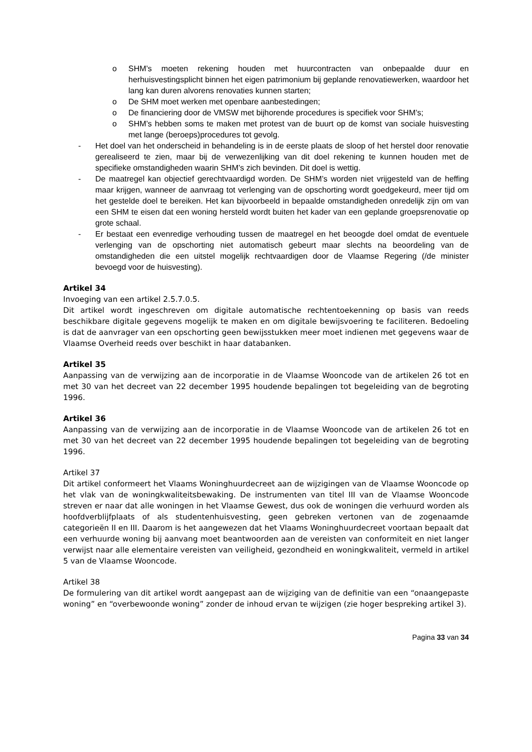o SHM’s moeten rekening houden met huurcontracten van onbepaalde duur en herhuisvestingsplicht binnen het eigen patrimonium bij geplande renovatiewerken, waardoor het lang kan duren alvorens renovaties kunnen starten;
o De SHM moet werken met openbare aanbestedingen;
o De financiering door de VMSW met bijhorende procedures is specifiek voor SHM’s;
o SHM’s hebben soms te maken met protest van de buurt op de komst van sociale huisvesting met lange (beroeps)procedures tot gevolg.
- Het doel van het onderscheid in behandeling is in de eerste plaats de sloop of het herstel door renovatie gerealiseerd te zien, maar bij de verwezenlijking van dit doel rekening te kunnen houden met de specifieke omstandigheden waarin SHM’s zich bevinden. Dit doel is wettig.
- De maatregel kan objectief gerechtvaardigd worden. De SHM’s worden niet vrijgesteld van de heffing maar krijgen, wanneer de aanvraag tot verlenging van de opschorting wordt goedgekeurd, meer tijd om het gestelde doel te bereiken. Het kan bijvoorbeeld in bepaalde omstandigheden onredelijk zijn om van een SHM te eisen dat een woning hersteld wordt buiten het kader van een geplande groepsrenovatie op grote schaal.
- Er bestaat een evenredige verhouding tussen de maatregel en het beoogde doel omdat de eventuele verlenging van de opschorting niet automatisch gebeurt maar slechts na beoordeling van de omstandigheden die een uitstel mogelijk rechtvaardigen door de Vlaamse Regering (/de minister bevoegd voor de huisvesting).
Artikel 34
Invoeging van een artikel 2.5.7.0.5.
Dit artikel wordt ingeschreven om digitale automatische rechtentoekenning op basis van reeds beschikbare digitale gegevens mogelijk te maken en om digitale bewijsvoering te faciliteren. Bedoeling is dat de aanvrager van een opschorting geen bewijsstukken meer moet indienen met gegevens waar de Vlaamse Overheid reeds over beschikt in haar databanken.
Artikel 35
Aanpassing van de verwijzing aan de incorporatie in de Vlaamse Wooncode van de artikelen 26 tot en met 30 van het decreet van 22 december 1995 houdende bepalingen tot begeleiding van de begroting 1996.
Artikel 36
Aanpassing van de verwijzing aan de incorporatie in de Vlaamse Wooncode van de artikelen 26 tot en met 30 van het decreet van 22 december 1995 houdende bepalingen tot begeleiding van de begroting 1996.
Artikel 37
Dit artikel conformeert het Vlaams Woninghuurdecreet aan de wijzigingen van de Vlaamse Wooncode op het vlak van de woningkwaliteitsbewaking. De instrumenten van titel III van de Vlaamse Wooncode streven er naar dat alle woningen in het Vlaamse Gewest, dus ook de woningen die verhuurd worden als hoofdverblijfplaats of als studentenhuisvesting, geen gebreken vertonen van de zogenaamde categorieën II en III. Daarom is het aangewezen dat het Vlaams Woninghuurdecreet voortaan bepaalt dat een verhuurde woning bij aanvang moet beantwoorden aan de vereisten van conformiteit en niet langer verwijst naar alle elementaire vereisten van veiligheid, gezondheid en woningkwaliteit, vermeld in artikel 5 van de Vlaamse Wooncode.
Artikel 38
De formulering van dit artikel wordt aangepast aan de wijziging van de definitie van een “onaangepaste woning” en “overbewoonde woning” zonder de inhoud ervan te wijzigen (zie hoger bespreking artikel 3).
Pagina 33 van 34